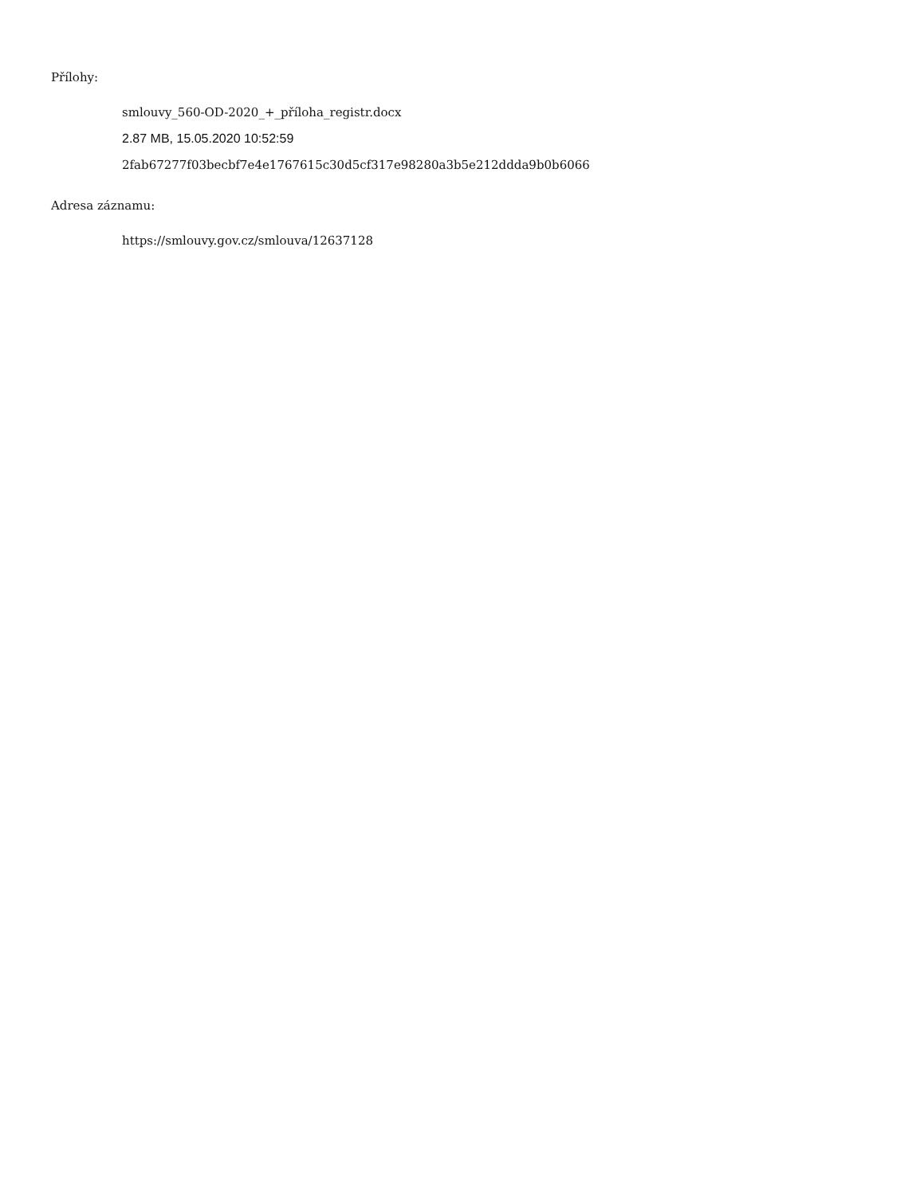Přílohy:
smlouvy_560-OD-2020_+_příloha_registr.docx
2.87 MB, 15.05.2020 10:52:59
2fab67277f03becbf7e4e1767615c30d5cf317e98280a3b5e212ddda9b0b6066
Adresa záznamu:
https://smlouvy.gov.cz/smlouva/12637128